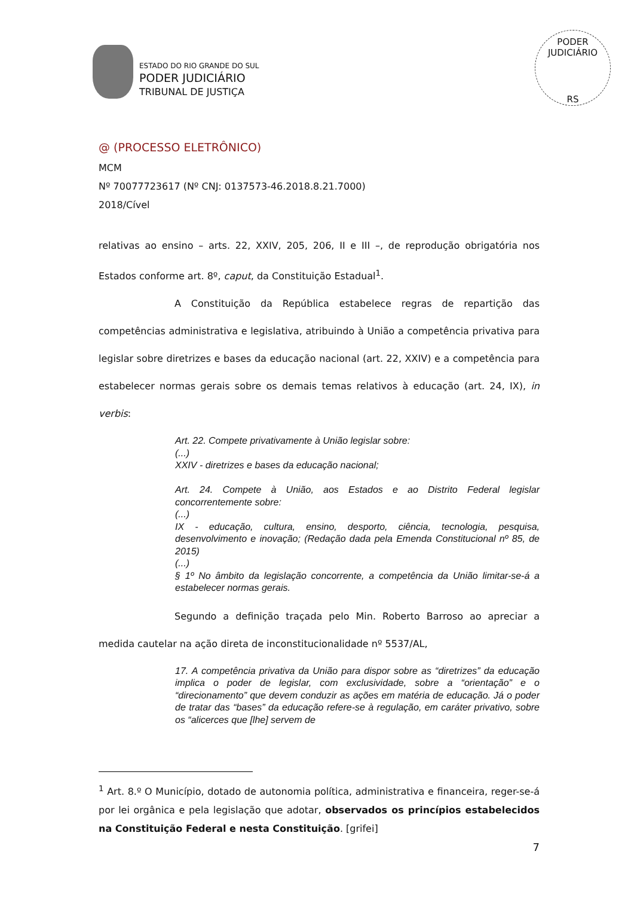ESTADO DO RIO GRANDE DO SUL
PODER JUDICIÁRIO
TRIBUNAL DE JUSTIÇA
PODER JUDICIÁRIO
RS
@ (PROCESSO ELETRÔNICO)
MCM
Nº 70077723617 (Nº CNJ: 0137573-46.2018.8.21.7000)
2018/Cível
relativas ao ensino – arts. 22, XXIV, 205, 206, II e III –, de reprodução obrigatória nos Estados conforme art. 8º, caput, da Constituição Estadual<sup>1</sup>.
A Constituição da República estabelece regras de repartição das competências administrativa e legislativa, atribuindo à União a competência privativa para legislar sobre diretrizes e bases da educação nacional (art. 22, XXIV) e a competência para estabelecer normas gerais sobre os demais temas relativos à educação (art. 24, IX), in verbis:
Art. 22. Compete privativamente à União legislar sobre:
(...)
XXIV - diretrizes e bases da educação nacional;
Art. 24. Compete à União, aos Estados e ao Distrito Federal legislar concorrentemente sobre:
(...)
IX - educação, cultura, ensino, desporto, ciência, tecnologia, pesquisa, desenvolvimento e inovação; (Redação dada pela Emenda Constitucional nº 85, de 2015)
(...)
§ 1º No âmbito da legislação concorrente, a competência da União limitar-se-á a estabelecer normas gerais.
Segundo a definição traçada pelo Min. Roberto Barroso ao apreciar a medida cautelar na ação direta de inconstitucionalidade nº 5537/AL,
17. A competência privativa da União para dispor sobre as “diretrizes” da educação implica o poder de legislar, com exclusividade, sobre a “orientação” e o “direcionamento” que devem conduzir as ações em matéria de educação. Já o poder de tratar das “bases” da educação refere-se à regulação, em caráter privativo, sobre os “alicerces que [lhe] servem de
<sup>1</sup> Art. 8.º O Município, dotado de autonomia política, administrativa e financeira, reger-se-á por lei orgânica e pela legislação que adotar, observados os princípios estabelecidos na Constituição Federal e nesta Constituição. [grifei]
7